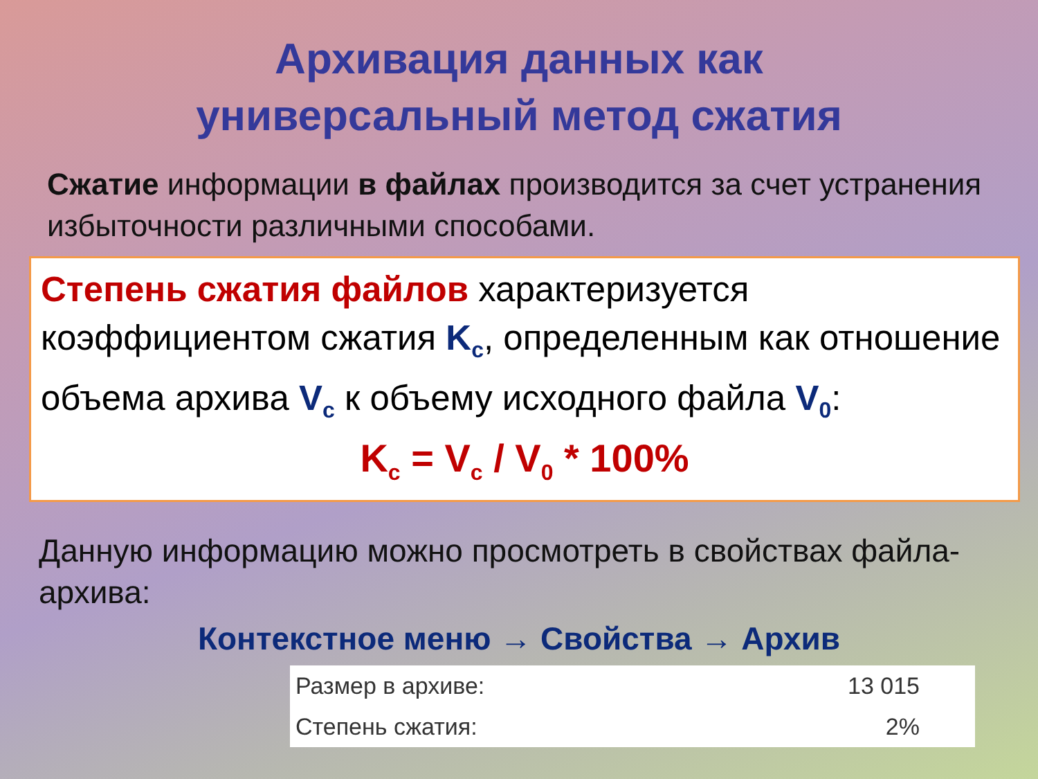Архивация данных как
универсальный метод сжатия
Сжатие информации в файлах производится за счет устранения избыточности различными способами.
Степень сжатия файлов характеризуется коэффициентом сжатия K<sub>c</sub>, определенным как отношение объема архива V<sub>c</sub> к объему исходного файла V<sub>0</sub>:
K<sub>c</sub> = V<sub>c</sub> / V<sub>0</sub> * 100%
Данную информацию можно просмотреть в свойствах файла-архива:
Контекстное меню → Свойства → Архив
| Размер в архиве: | 13 015 |
| Степень сжатия: | 2% |